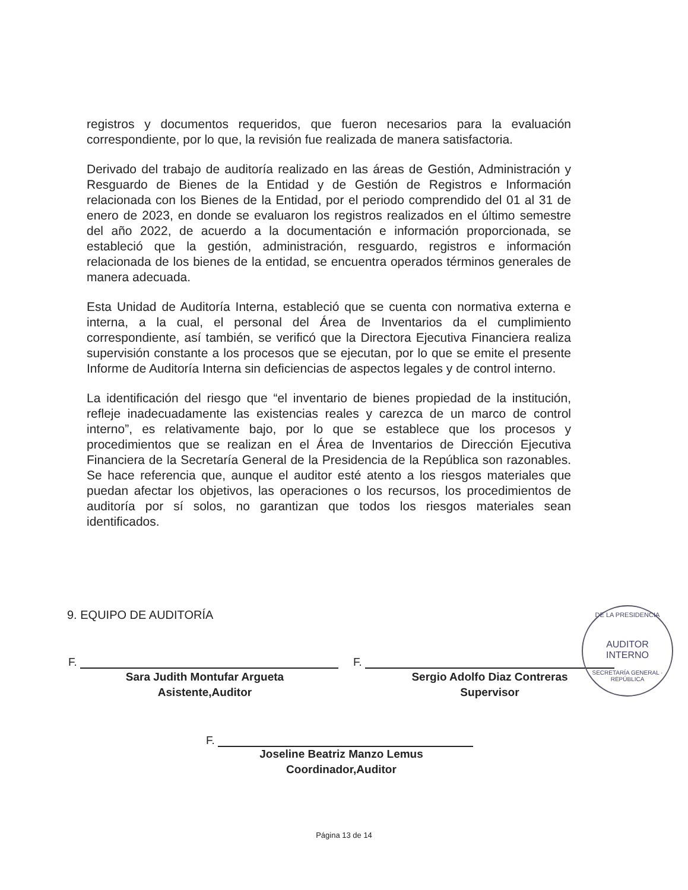registros y documentos requeridos, que fueron necesarios para la evaluación correspondiente, por lo que, la revisión fue realizada de manera satisfactoria.
Derivado del trabajo de auditoría realizado en las áreas de Gestión, Administración y Resguardo de Bienes de la Entidad y de Gestión de Registros e Información relacionada con los Bienes de la Entidad, por el periodo comprendido del 01 al 31 de enero de 2023, en donde se evaluaron los registros realizados en el último semestre del año 2022, de acuerdo a la documentación e información proporcionada, se estableció que la gestión, administración, resguardo, registros e información relacionada de los bienes de la entidad, se encuentra operados términos generales de manera adecuada.
Esta Unidad de Auditoría Interna, estableció que se cuenta con normativa externa e interna, a la cual, el personal del Área de Inventarios da el cumplimiento correspondiente, así también, se verificó que la Directora Ejecutiva Financiera realiza supervisión constante a los procesos que se ejecutan, por lo que se emite el presente Informe de Auditoría Interna sin deficiencias de aspectos legales y de control interno.
La identificación del riesgo que “el inventario de bienes propiedad de la institución, refleje inadecuadamente las existencias reales y carezca de un marco de control interno”, es relativamente bajo, por lo que se establece que los procesos y procedimientos que se realizan en el Área de Inventarios de Dirección Ejecutiva Financiera de la Secretaría General de la Presidencia de la República son razonables. Se hace referencia que, aunque el auditor esté atento a los riesgos materiales que puedan afectar los objetivos, las operaciones o los recursos, los procedimientos de auditoría por sí solos, no garantizan que todos los riesgos materiales sean identificados.
9. EQUIPO DE AUDITORÍA
F.
Sara Judith Montufar Argueta
Asistente,Auditor
F.
Sergio Adolfo Diaz Contreras
Supervisor
DE LA PRESIDENCIA
AUDITOR
INTERNO
SECRETARÍA GENERAL · REPÚBLICA
F.
Joseline Beatriz Manzo Lemus
Coordinador,Auditor
Página 13 de 14